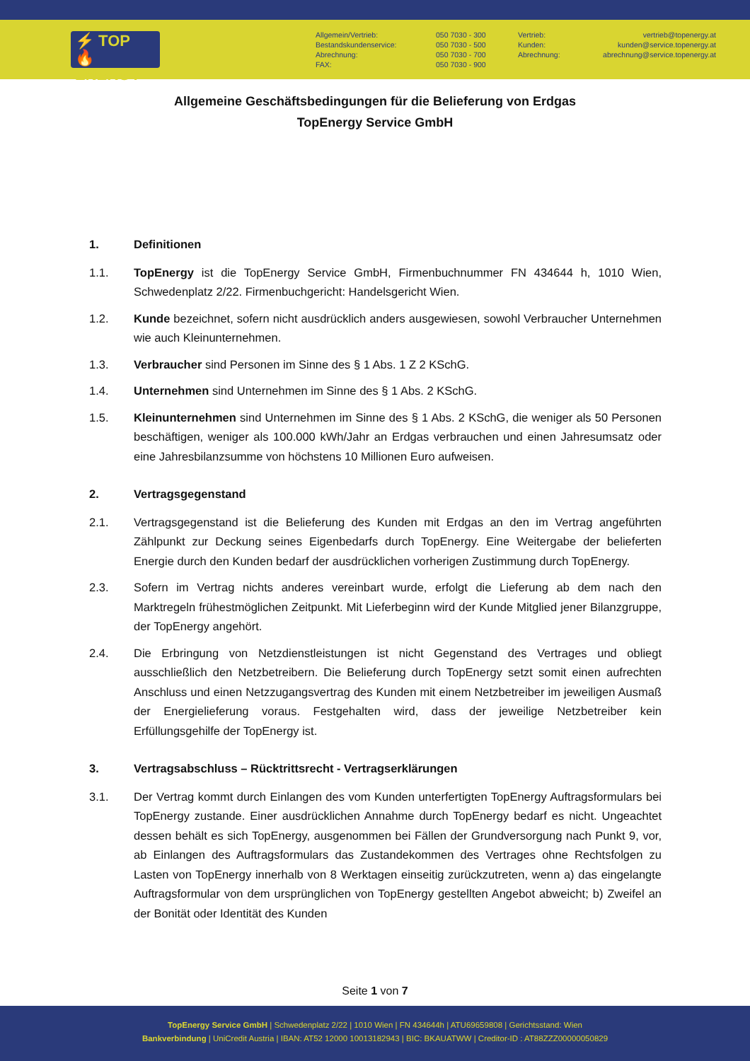⚡ TOP
🔥 ENERGY
Allgemein/Vertrieb:
Bestandskundenservice:
Abrechnung:
FAX:
050 7030 - 300
050 7030 - 500
050 7030 - 700
050 7030 - 900
Vertrieb:
Kunden:
Abrechnung:
vertrieb@topenergy.at
kunden@service.topenergy.at
abrechnung@service.topenergy.at
Allgemeine Geschäftsbedingungen für die Belieferung von Erdgas
TopEnergy Service GmbH
1. Definitionen
1.1. TopEnergy ist die TopEnergy Service GmbH, Firmenbuchnummer FN 434644 h, 1010 Wien, Schwedenplatz 2/22. Firmenbuchgericht: Handelsgericht Wien.
1.2. Kunde bezeichnet, sofern nicht ausdrücklich anders ausgewiesen, sowohl Verbraucher Unternehmen wie auch Kleinunternehmen.
1.3. Verbraucher sind Personen im Sinne des § 1 Abs. 1 Z 2 KSchG.
1.4. Unternehmen sind Unternehmen im Sinne des § 1 Abs. 2 KSchG.
1.5. Kleinunternehmen sind Unternehmen im Sinne des § 1 Abs. 2 KSchG, die weniger als 50 Personen beschäftigen, weniger als 100.000 kWh/Jahr an Erdgas verbrauchen und einen Jahresumsatz oder eine Jahresbilanzsumme von höchstens 10 Millionen Euro aufweisen.
2. Vertragsgegenstand
2.1. Vertragsgegenstand ist die Belieferung des Kunden mit Erdgas an den im Vertrag angeführten Zählpunkt zur Deckung seines Eigenbedarfs durch TopEnergy. Eine Weitergabe der belieferten Energie durch den Kunden bedarf der ausdrücklichen vorherigen Zustimmung durch TopEnergy.
2.3. Sofern im Vertrag nichts anderes vereinbart wurde, erfolgt die Lieferung ab dem nach den Marktregeln frühestmöglichen Zeitpunkt. Mit Lieferbeginn wird der Kunde Mitglied jener Bilanzgruppe, der TopEnergy angehört.
2.4. Die Erbringung von Netzdienstleistungen ist nicht Gegenstand des Vertrages und obliegt ausschließlich den Netzbetreibern. Die Belieferung durch TopEnergy setzt somit einen aufrechten Anschluss und einen Netzzugangsvertrag des Kunden mit einem Netzbetreiber im jeweiligen Ausmaß der Energielieferung voraus. Festgehalten wird, dass der jeweilige Netzbetreiber kein Erfüllungsgehilfe der TopEnergy ist.
3. Vertragsabschluss – Rücktrittsrecht - Vertragserklärungen
3.1. Der Vertrag kommt durch Einlangen des vom Kunden unterfertigten TopEnergy Auftragsformulars bei TopEnergy zustande. Einer ausdrücklichen Annahme durch TopEnergy bedarf es nicht. Ungeachtet dessen behält es sich TopEnergy, ausgenommen bei Fällen der Grundversorgung nach Punkt 9, vor, ab Einlangen des Auftragsformulars das Zustandekommen des Vertrages ohne Rechtsfolgen zu Lasten von TopEnergy innerhalb von 8 Werktagen einseitig zurückzutreten, wenn a) das eingelangte Auftragsformular von dem ursprünglichen von TopEnergy gestellten Angebot abweicht; b) Zweifel an der Bonität oder Identität des Kunden
Seite 1 von 7
TopEnergy Service GmbH | Schwedenplatz 2/22 | 1010 Wien | FN 434644h | ATU69659808 | Gerichtsstand: Wien
Bankverbindung | UniCredit Austria | IBAN: AT52 12000 10013182943 | BIC: BKAUATWW | Creditor-ID : AT88ZZZ00000050829